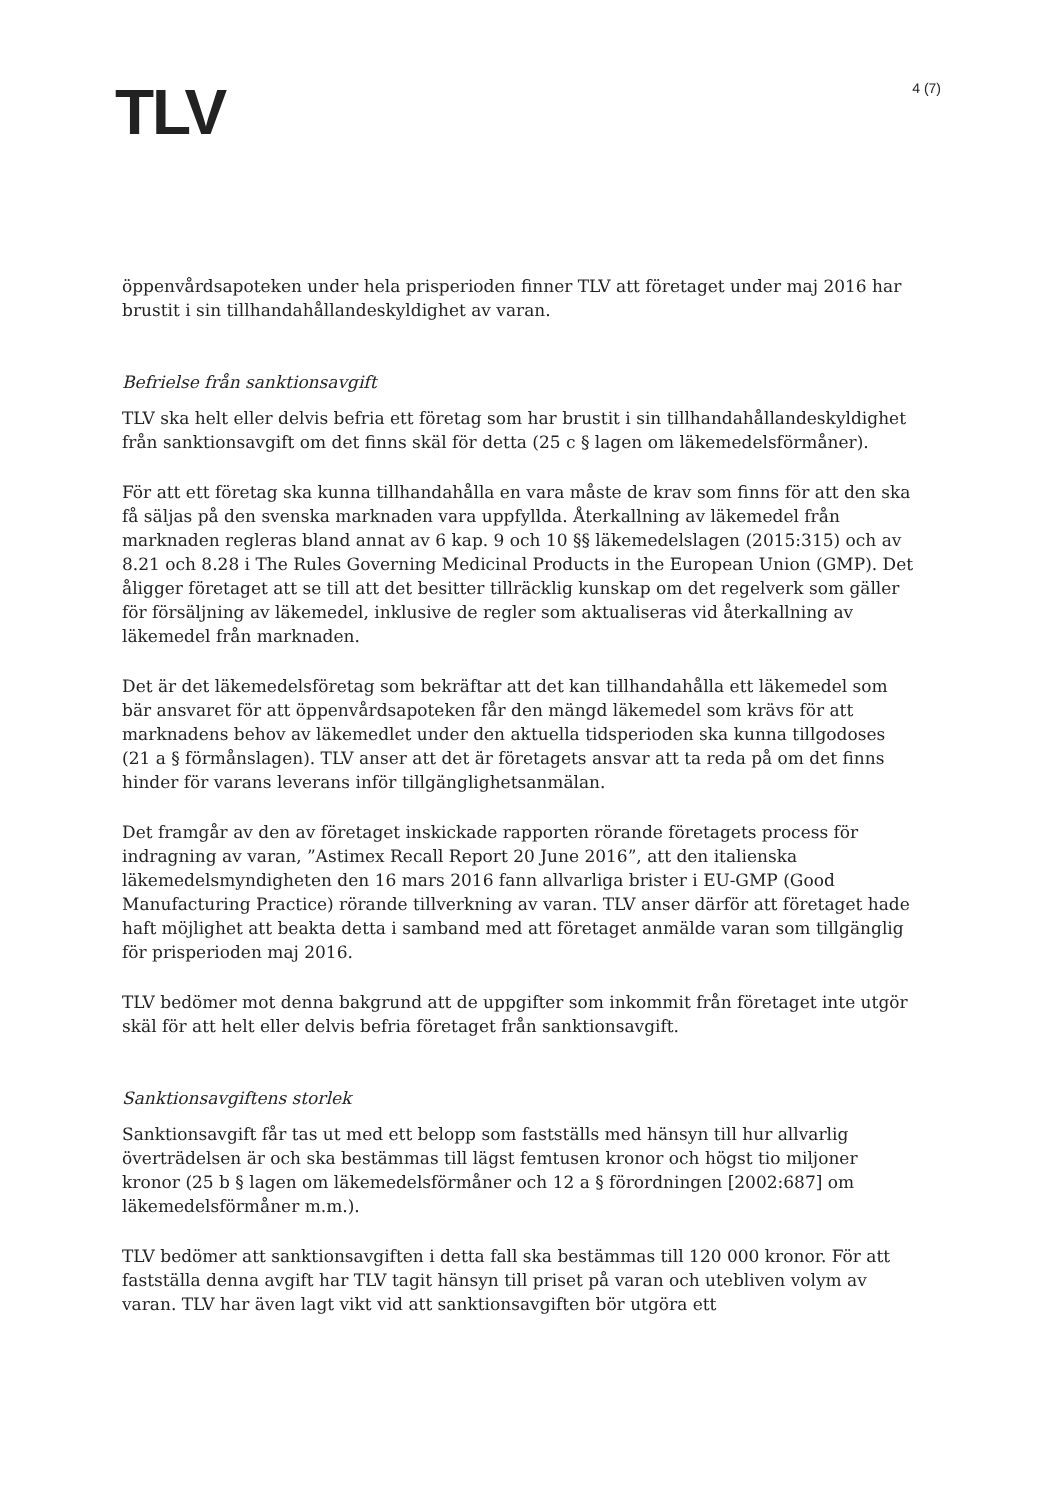TLV
4 (7)
öppenvårdsapoteken under hela prisperioden finner TLV att företaget under maj 2016 har brustit i sin tillhandahållandeskyldighet av varan.
Befrielse från sanktionsavgift
TLV ska helt eller delvis befria ett företag som har brustit i sin tillhandahållandeskyldighet från sanktionsavgift om det finns skäl för detta (25 c § lagen om läkemedelsförmåner).
För att ett företag ska kunna tillhandahålla en vara måste de krav som finns för att den ska få säljas på den svenska marknaden vara uppfyllda. Återkallning av läkemedel från marknaden regleras bland annat av 6 kap. 9 och 10 §§ läkemedelslagen (2015:315) och av 8.21 och 8.28 i The Rules Governing Medicinal Products in the European Union (GMP). Det åligger företaget att se till att det besitter tillräcklig kunskap om det regelverk som gäller för försäljning av läkemedel, inklusive de regler som aktualiseras vid återkallning av läkemedel från marknaden.
Det är det läkemedelsföretag som bekräftar att det kan tillhandahålla ett läkemedel som bär ansvaret för att öppenvårdsapoteken får den mängd läkemedel som krävs för att marknadens behov av läkemedlet under den aktuella tidsperioden ska kunna tillgodoses (21 a § förmånslagen). TLV anser att det är företagets ansvar att ta reda på om det finns hinder för varans leverans inför tillgänglighetsanmälan.
Det framgår av den av företaget inskickade rapporten rörande företagets process för indragning av varan, ”Astimex Recall Report 20 June 2016”, att den italienska läkemedelsmyndigheten den 16 mars 2016 fann allvarliga brister i EU-GMP (Good Manufacturing Practice) rörande tillverkning av varan. TLV anser därför att företaget hade haft möjlighet att beakta detta i samband med att företaget anmälde varan som tillgänglig för prisperioden maj 2016.
TLV bedömer mot denna bakgrund att de uppgifter som inkommit från företaget inte utgör skäl för att helt eller delvis befria företaget från sanktionsavgift.
Sanktionsavgiftens storlek
Sanktionsavgift får tas ut med ett belopp som fastställs med hänsyn till hur allvarlig överträdelsen är och ska bestämmas till lägst femtusen kronor och högst tio miljoner kronor (25 b § lagen om läkemedelsförmåner och 12 a § förordningen [2002:687] om läkemedelsförmåner m.m.).
TLV bedömer att sanktionsavgiften i detta fall ska bestämmas till 120 000 kronor. För att fastställa denna avgift har TLV tagit hänsyn till priset på varan och utebliven volym av varan. TLV har även lagt vikt vid att sanktionsavgiften bör utgöra ett